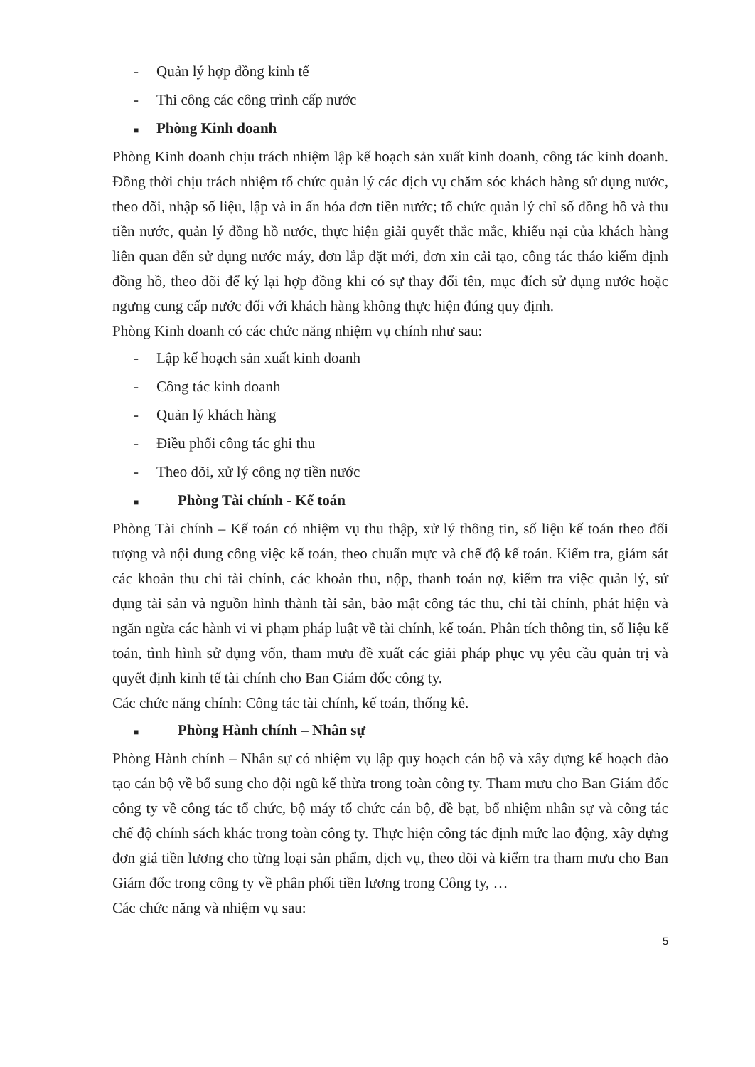- Quản lý hợp đồng kinh tế
- Thi công các công trình cấp nước
■ Phòng Kinh doanh
Phòng Kinh doanh chịu trách nhiệm lập kế hoạch sản xuất kinh doanh, công tác kinh doanh. Đồng thời chịu trách nhiệm tổ chức quản lý các dịch vụ chăm sóc khách hàng sử dụng nước, theo dõi, nhập số liệu, lập và in ấn hóa đơn tiền nước; tổ chức quản lý chỉ số đồng hồ và thu tiền nước, quản lý đồng hồ nước, thực hiện giải quyết thắc mắc, khiếu nại của khách hàng liên quan đến sử dụng nước máy, đơn lắp đặt mới, đơn xin cải tạo, công tác tháo kiểm định đồng hồ, theo dõi để ký lại hợp đồng khi có sự thay đổi tên, mục đích sử dụng nước hoặc ngưng cung cấp nước đối với khách hàng không thực hiện đúng quy định.
Phòng Kinh doanh có các chức năng nhiệm vụ chính như sau:
- Lập kế hoạch sản xuất kinh doanh
- Công tác kinh doanh
- Quản lý khách hàng
- Điều phối công tác ghi thu
- Theo dõi, xử lý công nợ tiền nước
■ Phòng Tài chính - Kế toán
Phòng Tài chính – Kế toán có nhiệm vụ thu thập, xử lý thông tin, số liệu kế toán theo đối tượng và nội dung công việc kế toán, theo chuẩn mực và chế độ kế toán. Kiểm tra, giám sát các khoản thu chi tài chính, các khoản thu, nộp, thanh toán nợ, kiểm tra việc quản lý, sử dụng tài sản và nguồn hình thành tài sản, bảo mật công tác thu, chi tài chính, phát hiện và ngăn ngừa các hành vi vi phạm pháp luật về tài chính, kế toán. Phân tích thông tin, số liệu kế toán, tình hình sử dụng vốn, tham mưu đề xuất các giải pháp phục vụ yêu cầu quản trị và quyết định kinh tế tài chính cho Ban Giám đốc công ty.
Các chức năng chính: Công tác tài chính, kế toán, thống kê.
■ Phòng Hành chính – Nhân sự
Phòng Hành chính – Nhân sự có nhiệm vụ lập quy hoạch cán bộ và xây dựng kế hoạch đào tạo cán bộ về bổ sung cho đội ngũ kế thừa trong toàn công ty. Tham mưu cho Ban Giám đốc công ty về công tác tổ chức, bộ máy tổ chức cán bộ, đề bạt, bổ nhiệm nhân sự và công tác chế độ chính sách khác trong toàn công ty. Thực hiện công tác định mức lao động, xây dựng đơn giá tiền lương cho từng loại sản phẩm, dịch vụ, theo dõi và kiểm tra tham mưu cho Ban Giám đốc trong công ty về phân phối tiền lương trong Công ty, …
Các chức năng và nhiệm vụ sau:
5